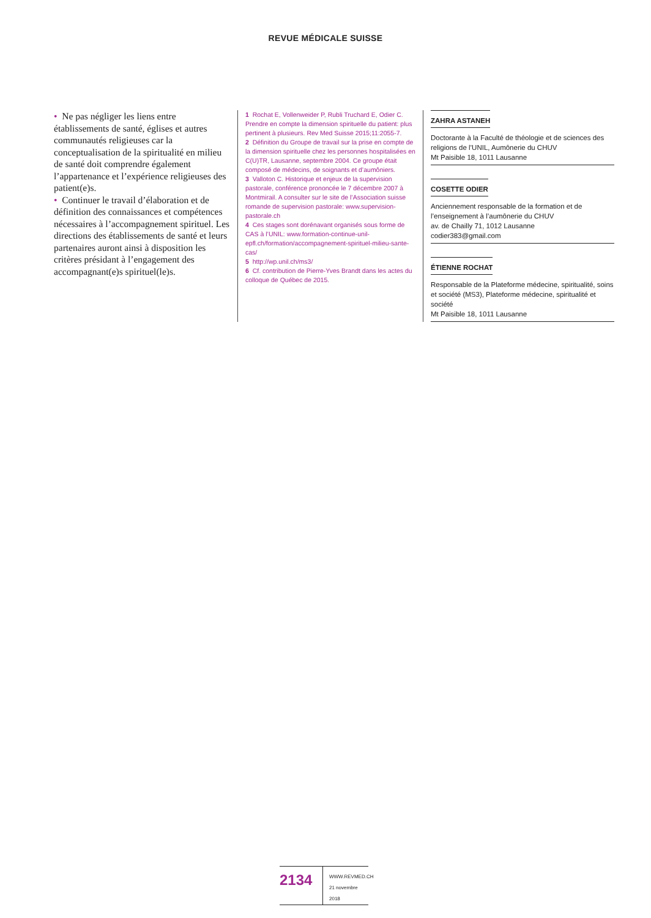REVUE MÉDICALE SUISSE
• Ne pas négliger les liens entre établissements de santé, églises et autres communautés religieuses car la conceptualisation de la spiritualité en milieu de santé doit comprendre également l’appartenance et l’expérience religieuses des patient(e)s.
• Continuer le travail d’élaboration et de définition des connaissances et compétences nécessaires à l’accompagnement spirituel. Les directions des établissements de santé et leurs partenaires auront ainsi à disposition les critères présidant à l’engagement des accompagnant(e)s spirituel(le)s.
1 Rochat E, Vollenweider P, Rubli Truchard E, Odier C. Prendre en compte la dimension spirituelle du patient: plus pertinent à plusieurs. Rev Med Suisse 2015;11:2055-7.
2 Définition du Groupe de travail sur la prise en compte de la dimension spirituelle chez les personnes hospitalisées en C(U)TR, Lausanne, septembre 2004. Ce groupe était composé de médecins, de soignants et d’aumôniers.
3 Valloton C. Historique et enjeux de la supervision pastorale, conférence prononcée le 7 décembre 2007 à Montmirail. A consulter sur le site de l’Association suisse romande de supervision pastorale: www.supervision-pastorale.ch
4 Ces stages sont dorénavant organisés sous forme de CAS à l’UNIL: www.formation-continue-unil-epfl.ch/formation/accompagnement-spirituel-milieu-sante-cas/
5 http://wp.unil.ch/ms3/
6 Cf. contribution de Pierre-Yves Brandt dans les actes du colloque de Québec de 2015.
ZAHRA ASTANEH
Doctorante à la Faculté de théologie et de sciences des religions de l’UNIL, Aumônerie du CHUV
Mt Paisible 18, 1011 Lausanne
COSETTE ODIER
Anciennement responsable de la formation et de l’enseignement à l’aumônerie du CHUV
av. de Chailly 71, 1012 Lausanne
codier383@gmail.com
ÉTIENNE ROCHAT
Responsable de la Plateforme médecine, spiritualité, soins et société (MS3), Plateforme médecine, spiritualité et société
Mt Paisible 18, 1011 Lausanne
2134
WWW.REVMED.CH
21 novembre 2018